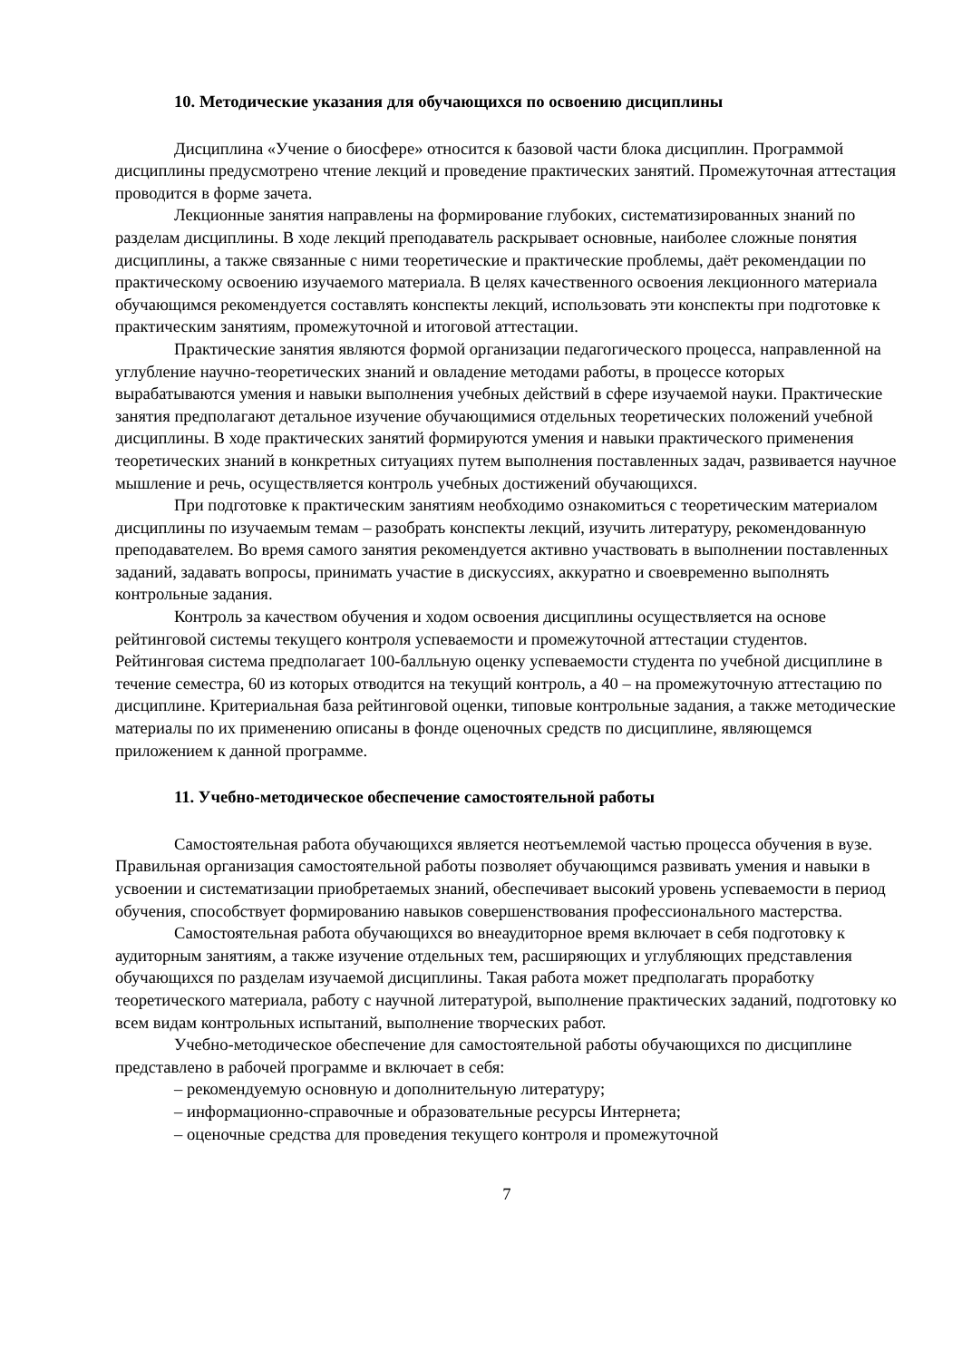10. Методические указания для обучающихся по освоению дисциплины
Дисциплина «Учение о биосфере» относится к базовой части блока дисциплин. Программой дисциплины предусмотрено чтение лекций и проведение практических занятий. Промежуточная аттестация проводится в форме зачета.
Лекционные занятия направлены на формирование глубоких, систематизированных знаний по разделам дисциплины. В ходе лекций преподаватель раскрывает основные, наиболее сложные понятия дисциплины, а также связанные с ними теоретические и практические проблемы, даёт рекомендации по практическому освоению изучаемого материала. В целях качественного освоения лекционного материала обучающимся рекомендуется составлять конспекты лекций, использовать эти конспекты при подготовке к практическим занятиям, промежуточной и итоговой аттестации.
Практические занятия являются формой организации педагогического процесса, направленной на углубление научно-теоретических знаний и овладение методами работы, в процессе которых вырабатываются умения и навыки выполнения учебных действий в сфере изучаемой науки. Практические занятия предполагают детальное изучение обучающимися отдельных теоретических положений учебной дисциплины. В ходе практических занятий формируются умения и навыки практического применения теоретических знаний в конкретных ситуациях путем выполнения поставленных задач, развивается научное мышление и речь, осуществляется контроль учебных достижений обучающихся.
При подготовке к практическим занятиям необходимо ознакомиться с теоретическим материалом дисциплины по изучаемым темам – разобрать конспекты лекций, изучить литературу, рекомендованную преподавателем. Во время самого занятия рекомендуется активно участвовать в выполнении поставленных заданий, задавать вопросы, принимать участие в дискуссиях, аккуратно и своевременно выполнять контрольные задания.
Контроль за качеством обучения и ходом освоения дисциплины осуществляется на основе рейтинговой системы текущего контроля успеваемости и промежуточной аттестации студентов. Рейтинговая система предполагает 100-балльную оценку успеваемости студента по учебной дисциплине в течение семестра, 60 из которых отводится на текущий контроль, а 40 – на промежуточную аттестацию по дисциплине. Критериальная база рейтинговой оценки, типовые контрольные задания, а также методические материалы по их применению описаны в фонде оценочных средств по дисциплине, являющемся приложением к данной программе.
11. Учебно-методическое обеспечение самостоятельной работы
Самостоятельная работа обучающихся является неотъемлемой частью процесса обучения в вузе. Правильная организация самостоятельной работы позволяет обучающимся развивать умения и навыки в усвоении и систематизации приобретаемых знаний, обеспечивает высокий уровень успеваемости в период обучения, способствует формированию навыков совершенствования профессионального мастерства.
Самостоятельная работа обучающихся во внеаудиторное время включает в себя подготовку к аудиторным занятиям, а также изучение отдельных тем, расширяющих и углубляющих представления обучающихся по разделам изучаемой дисциплины. Такая работа может предполагать проработку теоретического материала, работу с научной литературой, выполнение практических заданий, подготовку ко всем видам контрольных испытаний, выполнение творческих работ.
Учебно-методическое обеспечение для самостоятельной работы обучающихся по дисциплине представлено в рабочей программе и включает в себя:
– рекомендуемую основную и дополнительную литературу;
– информационно-справочные и образовательные ресурсы Интернета;
– оценочные средства для проведения текущего контроля и промежуточной
7